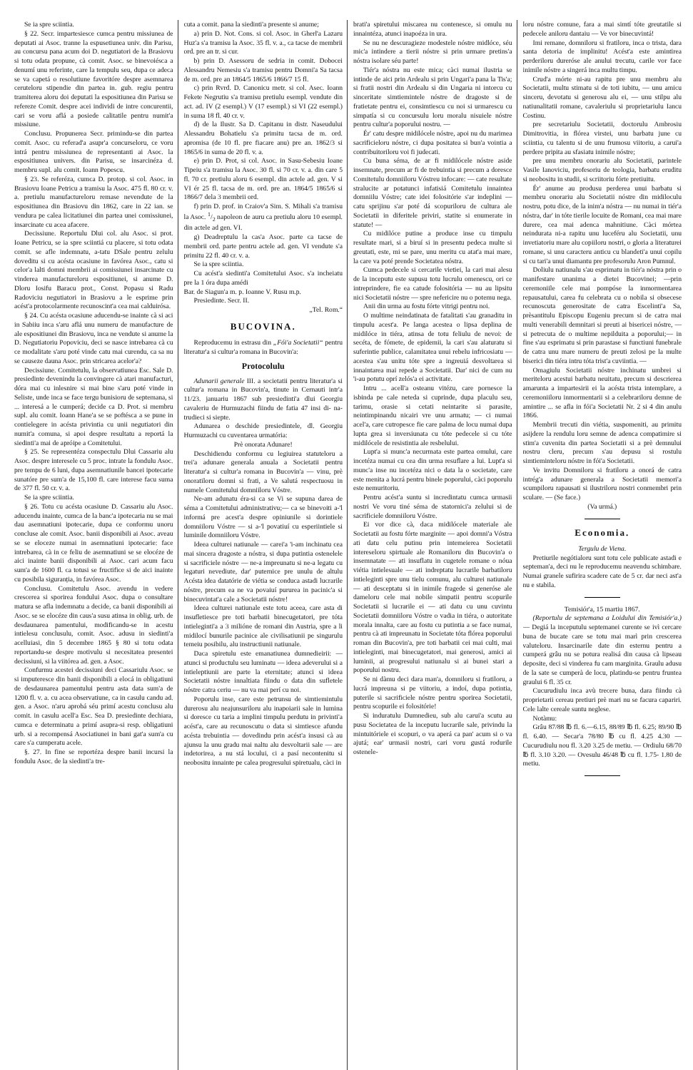Se ia spre sciintia.
§ 22. Secr. impartesiesce cumca pentru missiunea de deputati ai Asoc. tranne la espusetiunea univ. din Parisu, au concursu pana acum doi D. negutiatori de la Brasiovu si totu odata propune, cà comit. Asoc. se binevoiésca a denumí unu referinte, care la tempulu seu, dupa ce adeca se va capetá o resolutiune favoritóre despre asemnarea ceruteloru stipendie din partea in. gub. regiu pentru tramiterea aloru doi deputati la espositiunea din Parisu se refereze Comit. despre acei individi de intre concurentii, cari se voru aflá a posiede calitatile pentru numit'a missiune.
Conclusu. Propunerea Secr. primindu-se din partea comit. Asoc. cu referad'a asupr'a concurseloru, ce voru intrá pentru missiunea de representanti ai Asoc. la espositiunea univers. din Parisu, se insarcinéza d. membru supl. alu comit. Ioann Popescu.
§ 23. Se referéza, cumca D. protop. si col. Asoc. in Brasiovu Ioane Petricu a tramisu la Asoc. 475 fl. 80 cr. v. a. pretiulu manufactureloru remase nevendute de la espositiunea din Brasiovu din 1862, care in 22 ian. se vendura pe calea licitatiunei din partea unei comissiunei, insarcinate cu acea afacere.
Decissiune. Reportulu Dlui col. alu Asoc. si prot. Ioane Petricu, se ia spre sciintiá cu placere, si totu odata comit. se afle indemnatu, a-tatu DSale pentru zelulu doveditu si cu acésta ocasiune in favórea Asoc., catu si celor'a lalti domni membrii ai comissiunei insarcinate cu vinderea manufactureloru espositiunei, si anume D. Dloru Iosifu Baracu prot., Const. Popasu si Radu Radoviciu negutiatori in Brasiovu a le esprime prin acést'a protocolarmente recunoscint'a cea mai calduirósa.
§ 24. Cu acésta ocasiune aducendu-se inainte cà si aci in Sabiiu inca s'aru aflá unu numeru de manufacture de ale espositiunei din Brasiovu, inca ne vendute si anume la D. Negutiatoriu Popoviciu, deci se nasce intrebarea cà cu ce modalitate s'aru poté vinde catu mai curendu, ca sa nu se causeze dauna Asoc. prin stricarea acelor'a?
Decissiune. Comitetulu, la observatiunea Esc. Sale D. presiedinte devenindu la convingere cà atari manufacturi, dóra mai cu inlesnire si mai bine s'aru poté vinde in Seliste, unde inca se face tergu bunisioru de septemana, si ... interesá a le cumperá; decide ca D. Prot. si membru supl. alu comit. Ioann Hane'a se se poftésca a se pune in contielegere in acésta privintia cu unii negutiatori din numit'a comuna, si apoi despre resultatu a reportá la siedinti'a mai de apróipe a Comitetului.
§ 25. Se representéza conspectulu Dlui Cassariu alu Asoc. despre interesele cu 5 proc. intrate la fondulu Asoc. pre tempu de 6 luni, dupa asemnatiunile bancei ipotecarie sunatóre pre sum'a de 15,100 fl. care interese facu suma de 377 fl. 50 cr. v. a.
Se ia spre sciintia.
§ 26. Totu cu acésta ocasiune D. Cassariu alu Asoc. aducendu inainte, cumca de la banc'a ipotecaria nu se mai dau asemnatiuni ipotecarie, dupa ce conformu unoru concluse ale comit. Asoc. banii disponibili ai Asoc. aveau se se eloceze numai in asemnatiuni ipotecarie: face intrebarea, cà in ce feliu de asemnatiuni se se elocéze de aici inainte banii disponibili ai Asoc. cari acum facu sum'a de 1600 fl. ca totusi se fructifice si de aici inainte cu posibila siguranția, in favórea Asoc.
Conclusu. Comitetulu Asoc. avendu in vedere crescerea si sporirea fondului Asoc. dupa o consultare matura se afla indemnatu a decide, ca banii disponibili ai Asoc. se se elocéze din caus'a susu atinsa in oblig. urb. de desdaunarea pamentului, modificandu-se in acestu intielesu conclusulu, comit. Asoc. adusu in siedinti'a acelluiasi, din 5 decembre 1865 § 80 si totu odata reportandu-se despre motivulu si necesitatea presentei decissiuni, si la viitórea ad. gen. a Asoc.
Confurmu acestei decissiuni deci Cassariulu Asoc. se si imputeresce din banii disponibili a elocá in obligatiuni de desdaunarea pamentului pentru asta data sum'a de 1200 fl. v. a. cu acea observatiune, ca in casulu candu ad. gen. a Asoc. n'aru aprobá séu primí acestu conclusu alu comit. in casulu acell'a Esc. Sea D. presiedinte dechiara, cumca e determinatu a primí asupra-si resp. obligatiuni urb. si a recompensá Asociatiunei in bani gat'a sum'a cu care s'a cumperatu acele.
§. 27. In fine se reportéza despre banii incursi la fondulu Asoc. de la siedinti'a tre-
cuta a comit. pana la siedinti'a presente si anume;
a) prin D. Not. Cons. si col. Asoc. in Gherl'a Lazaru Huz'a s'a tramisu la Asoc. 35 fl. v. a., ca tacse de membrii ord. pre an tr. si cur.
b) prin D. Asessoru de sedria in comit. Dobocei Alessandru Nemesiu s'a tramisu pentru Domni'a Sa tacsa de m. ord. pre an 1864/5 1865/6 1866/7 15 fl.
c) prin Rvrd. D. Canonicu metr. si col. Asec. Ioann Fekete Negrutiu s'a tramisu pretiulu esempl. vendute din act. ad. IV (2 esempl.) V (17 esempl.) si VI (22 esempl.) in suma 18 fl. 40 cr. v.
d) de la Ilustr. Sa D. Capitanu in distr. Naseudului Alessandru Bohatielu s'a primitu tacsa de m. ord. apromisa (de 10 fl. pre fiacare anu) pre an. 1862/3 si 1865/6 in suma de 20 fl. v. a.
e) prin D. Prot, si col. Asoc. in Sasu-Sebesiu Ioane Tipeiu s'a tramisu la Asoc. 30 fl. si 70 cr. v. a. din care 5 fl. 70 cr. pretiulu aloru 6 esempl. din actele ad. gen. V si VI ér 25 fl. tacsa de m. ord. pre an. 1864/5 1865/6 si 1866/7 dela 3 membrii ord.
f) prin D. prof. in Craiov'a Sim. S. Mihali s'a tramisu la Asoc. 1/2 napoleon de auru ca pretiulu aloru 10 esempl. din actele ad gen. VI.
g) Deadreptulu la cas'a Asoc. parte ca tacse de membrii ord. parte pentru actele ad. gen. VI vendute s'a primitu 22 fl. 40 cr. v. a.
Se ia spre sciintia.
Cu acést'a siedinti'a Comitetului Asoc. s'a incheiatu pre la 1 óra dupa amédi
Bar. de Siagun'a m. p. Ioanne V. Rusu m.p.
Presiedinte. Secr. II.
„Tel. Rom.“
BUCOVINA.
Reproducemu in estrasu din „Fói'a Societatii“ pentru literatur'a si cultur'a romana in Bucovin'a:
Protocolulu
Adunarii generale III. a societatii pentru literatur'a si cultur'a romana in Bucovin'a, tinute in Cernauti intr'a 11/23. januariu 1867 sub presiedinti'a dlui Georgiu cavaleriu de Hurmuzachi fiindu de fatia 47 insi di- na- trudieci si siepte.
Adunarea o deschide presiedintele, dl. Georgiu Hurmuzachi cu cuventarea urmatória:
Prè onorata Adunare!
Deschidiendu conformu cu legiuirea statuteloru a trei'a adunare generala anuala a Societatii pentru literatur'a si cultur'a romana in Bucovin'a — vinu, prè onoratiloru domni si frati, a Ve salutá respectuosu in numele Comitetului domniiloru Vóstre.
Ne-am adunatu éra-si ca se Vi se supuna darea de séma a Comitetului administrativu;— ca se binevoiti a-'l informá pre acest'a despre opiniunile si dorintiele domniiloru Vóstre — si a-'l povatiuí cu esperiintiele si luminile domniiloru Vóstre.
Ideea culturei natiunale — carei'a 'i-am inchinatu cea mai sincera dragoste a nóstra, si dupa putintia ostenelele si sacrificiele nóstre — ne-a impreunatu si ne-a legatu cu legaturi nevediute, dar' puternice pre unulu de altulu Acésta idea datatórie de viétia se conduca astadi lucrarile nóstre, precum ea ne va povaiuí pururea in pacinic'a si binecuvintat'a cale a Societatii nóstre!
Ideea culturei natiunale este totu aceea, care asta di insufletiesce pre toti barbatii binecugetatori, pre tóta intieleginti'a a 3 milióne de romani din Austria, spre a li midilocí bunurile pacinice ale civilisatiunii pe singurulu temeiu posibilu, alu instructiunii natiunale.
Daca spiretulu este emanatiunea dumnedieirii: —atunci si productulu seu luminatu — ideea adeverului si a intieleptiunii are parte la eternitate; atunci si ideea Societatii nóstre innaltiata fiindu o data din sufletele nóstre catra ceriu — nu va mai perí cu noi.
Poporulu inse, care este petrunsu de simtiemintulu durerosu alu neajunsuriloru alu inapoiarii sale in lumina si doresce cu taria a implini timpulu perdutu in privinti'a acést'a, care au recunoscutu o data si simtiesce afundu acésta trebuintia — dovedindu prin acést'a insusi cà au ajunsu la unu gradu mai naltu alu desvoltarii sale — are indetorirea, a nu stá locului, ci a pasí necontenitu si neobositu innainte pe calea progresului spiretualu, càci in
brati'a spiretului miscarea nu contenesce, si omulu nu innaintéza, atunci inapoéza in ura.
Se nu ne descuragieze modestele nóstre midlóce, séu mic'a intindere a tierii nóstre si prin urmare pretins'a nóstra isolare séu parte!
Tiér'a nóstra nu este mica; càci numai ilustria se intinde de aici prin Ardealu si prin Ungari'a pana la Tis'a; si fratii nostri din Ardealu si din Ungaria ni intorcu cu sinceritate simtiemintele nóstre de dragoste si de fratietate pentru ei, consimtiescu cu noi si urmarescu cu simpatía si cu concursulu loru moralu nisuiele nóstre pentru cultur'a poporului nostru. —
Ér' catu despre midilócele nóstre, apoi nu du marimea sacrificieloru nóstre, ci dupa positatea si bun'a vointia a contribuitoriloru voi fi judecati.
Cu buna séma, de ar fi midilócele nóstre aside insemnate, precum ar fi de trebuintia si precum a doresce Comitetulu domniiloru Vóstreu infocare: — cate resultate stralucite ar potatunci infatisiá Comitetulu innaintea domniilu Vóstre; cate idei folositórie s'ar indeplini — catu sprijinu s'ar poté dá scopuriloru de cultura ale Societatii in diferitele priviri, statite si enumerate in statute! —
Cu midilóce putine a produce inse cu timpulu resultate mari, si a biruí si in presentu pedeca multe si greutati, este, mi se pare, unu meritu cu atat'a mai mare, la care va poté prende Societatea nóstra.
Cumca pedecele si cercarile vietiei, la cari mai alesu de la inceputu este supusu totu lucrulu omenescu, ori ce intreprindere, fie ea catude folositória — nu au lipsitu nici Societatii nóstre — spre nefericire nu o potemu nega.
Anii din urma au fostu fórte vitrigi pentru noi.
O multime neindatinata de fatalitati s'au granaditu in timpulu acest'a. Pe langa acestea o lipsa deplina de midilóce in tiéra, atinsa de totu feliulu de nevoi: de secéta, de fómete, de epidemii, la cari s'au alaturatu si suferintie publice, calamitatea unui rebelu infricosiatu — acestea s'au unitu tóte spre a ingreuiá desvoltarea si innaintarea mai repede a Societatii. Dar' nici de cum nu 'i-au potutu oprí zelós'a ei activitate.
Intru ... acell'a osteanu vitézu, care pornesce la isbinda pe cale neteda si cuprinde, dupa placulu seu, tarimu, orasie si cetati neintarite si parasite, neintimpinandu nicairi vre unu armatu; — ci numai acel'a, care cutropesce fie care palma de locu numai dupa lupta grea si inversiunata cu tóte pedecele si cu tóte midilócele de resistintia ale resbelului.
Lupt'a si munc'a necurmata este partea omului, care incetéza numai cu cea din urma resuflare a lui. Lupt'a si munc'a inse nu incetéza nici o data la o societate, care este menita a lucrá pentru binele poporului, càci poporulu este nemuritoriu.
Pentru acést'a suntu si incredintatu cumca urmasii nostri Ve voru tiné séma de statornici'a zelului si de sacrificiele domniiloru Vóstre.
Ei vor dice cà, daca midilócele materiale ale Societatii au fostu fórte marginite — apoi domni'a Vóstra ati datu celu putinu prin intemeierea Societatii intereseloru spirtuale ale Romaniloru din Bucovin'a o insemnatate — ati insuflatu in cugetele romane o nóua viétia intielesuale — ati indreptatu lucrarile barbatiloru intieleginti spre unu tielu comunu, alu culturei natiunale — ati desceptatu si in inimile fragede si generóse ale dameloru cele mai nobile simpatii pentru scopurile Societatii si lucrarile ei — ati datu cu unu cuvintu Societatii domniiloru Vóstre o vadia in tiéra, o autoritate morala innalta, care au fostu cu putintia a se face numai, pentru cà ati impreunatu in Societate tóta flórea poporului roman din Bucovin'a, pre toti barbatii cei mai culti, mai intieleginti, mai binecugetatori, mai generosi, amici ai luminii, ai progresului natiunalu si ai bunei stari a poporului nostru.
Se ni dàmu deci dara man'a, domniloru si fratiloru, a lucrá impreuna si pe viitoriu, a indoí, dupa potintia, puterile si sacrificiele nóstre pentru sporirea Societatii, pentru scopurile ei folositórie!
Si induratulu Dumnedieu, sub alu carui'a scutu au pusu Societatea de la inceputu lucrarile sale, privindu la mintuitóriele ei scopuri, o va aperá ca pan' acum si o va ajutá; ear' urmasii nostri, cari voru gustá rodurile ostenele-
loru nóstre comune, fara a mai simtí tóte greutatile si pedecele aniloru dantaiu — Ve vor binecuvintá!
Imi remane, domniloru si fratiloru, inca o trista, dara santa detoria de implinitu! Acést'a este amintirea perderiloru dureróse ale anului trecutu, carile vor face inimile nóstre a singerá inca multu timpu.
Crud'a mórte ni-au rapitu pre unu membru alu Societatii, multu stimatu si de toti iubitu, — unu amicu sinceru, devotatu si generosu alu ei, — unu stilpu alu natiunalitatii romane, cavaleriulu si proprietariulu Iancu Costinu.
pre secretariulu Societatii, doctorulu Ambrosiu Dimitrovitia, in flórea virstei, unu barbatu june cu sciintia, cu talentu si de unu frumosu viitoriu, a carui'a perdere pripita au sfasiatu inimile nóstre;
pre unu membru onorariu alu Societatii, parintele Vasile Ianoviciu, profesoriu de teologia, barbatu eruditu si neobositu in studii, si scriitoriu fórte pretiuitu.
Ér' anume au produsu perderea unui barbatu si membru onorariu alu Societatii nóstre din midiloculu nostru, potu dice, de la inim'a nóstra — nu numai in tiér'a nóstra, dar' in tóte tierile locuite de Romani, cea mai mare durere, cea mai adenca mahnitiune. Càci mórtea neindurata ni-a rapitu unu luceféru alu Societatii, unu invetiatoriu mare alu copiiloru nostri, o gloria a literaturei romane, si unu caracteru anticu cu blandeti'a unui copilu si cu tari'a unui diamantu pre profesorulu Aron Pumnul.
Doliulu natiunalu s'au esprimatu in tiér'a nóstra prin o manifestare unanima a dietei Bucovinei; —prin ceremoniile cele mai pompóse la inmormentarea repausatului, carea fu celebrata cu o nobila si obsecese recunoscuta generositate de catra Escelinti'a Sa, prèsantitulu Episcopu Eugeniu precum si de catra mai multi venerabili demnitari si preuti ai bisericei nóstre, — si petrecuta de o multime nepilduita a poporului;— in fine s'au esprimatu si prin parastase si functiuni funebrale de catra unu mare numeru de preuti zelosi pe la multe biserici din tiéra intru tóta trist'a cuviintia. —
Omagiulu Societatii nóstre inchinatu umbrei si meriteloru acestui barbatu neuitatu, precum si descrierea amarunta a impartesirii ei la acésta trista intemplare, a ceremoniiloru inmormentarii si a celebrariloru demne de amintire ... se afla in fói'a Societatii Nr. 2 si 4 din anulu 1866.
Membrii trecuti din viétia, suspomeniti, au primitu asijdere la rendulu loru semne de adenca compatimire si stim'a cuvenita din partea Societatii si a prè demnului nostru cleru, precum s'au depusu si rostulu simtieminteloru nóstre in fói'a Societatii.
Ve invitu Domniloru si fratiloru a onorá de catra intrég'a adunare generala a Societatii memori'a scumpiloru rapausati si ilustriloru nostri conmembri prin sculare. — (Se face.)
(Va urmá.)
Economia.
Tergulu de Viena.
Pretiurile negótialoru sunt totu cele publicate astadi e septeman'a, deci nu le reproducemu neavendu schimbare. Numai granele sufirira scadere cate de 5 cr. dar neci ast'a nu e stabila.
Temisiór'a, 15 martiu 1867.
(Reportulu de septemana a Loidului din Temisiór'a.) — Degiá la inceputulu septemanei curente se ivì cercare buna de bucate care se totu mai marì prin crescerea valuteloru. Insarcinarile date din esternu pentru a cumperá grâu nu se potura realisá din causa cà lipseau deposite, deci si vinderea fu cam marginita. Graulu adusu de la sate se cumperà de locu, platindu-se pentru fruntea graului 6 fl. 35 cr.
Cucurudiulu inca avù trecere buna, dara fiindu cà proprietarii cereau pretiuri prè mari nu se facura capariri. Cele lalte cereale suntu neglese.
Notàmu:
Grâu 87/88 ℔ fl. 6.—6.15, 88/89 ℔ fl. 6.25; 89/90 ℔ fl. 6.40. — Secar'a 78/80 ℔ cu fl. 4.25 4.30 — Cucurudiulu nou fl. 3.20 3.25 de metiu. — Ordiulu 68/70 ℔ fl. 3.10 3.20. — Ovesulu 46/48 ℔ cu fl. 1.75- 1.80 de metiu.